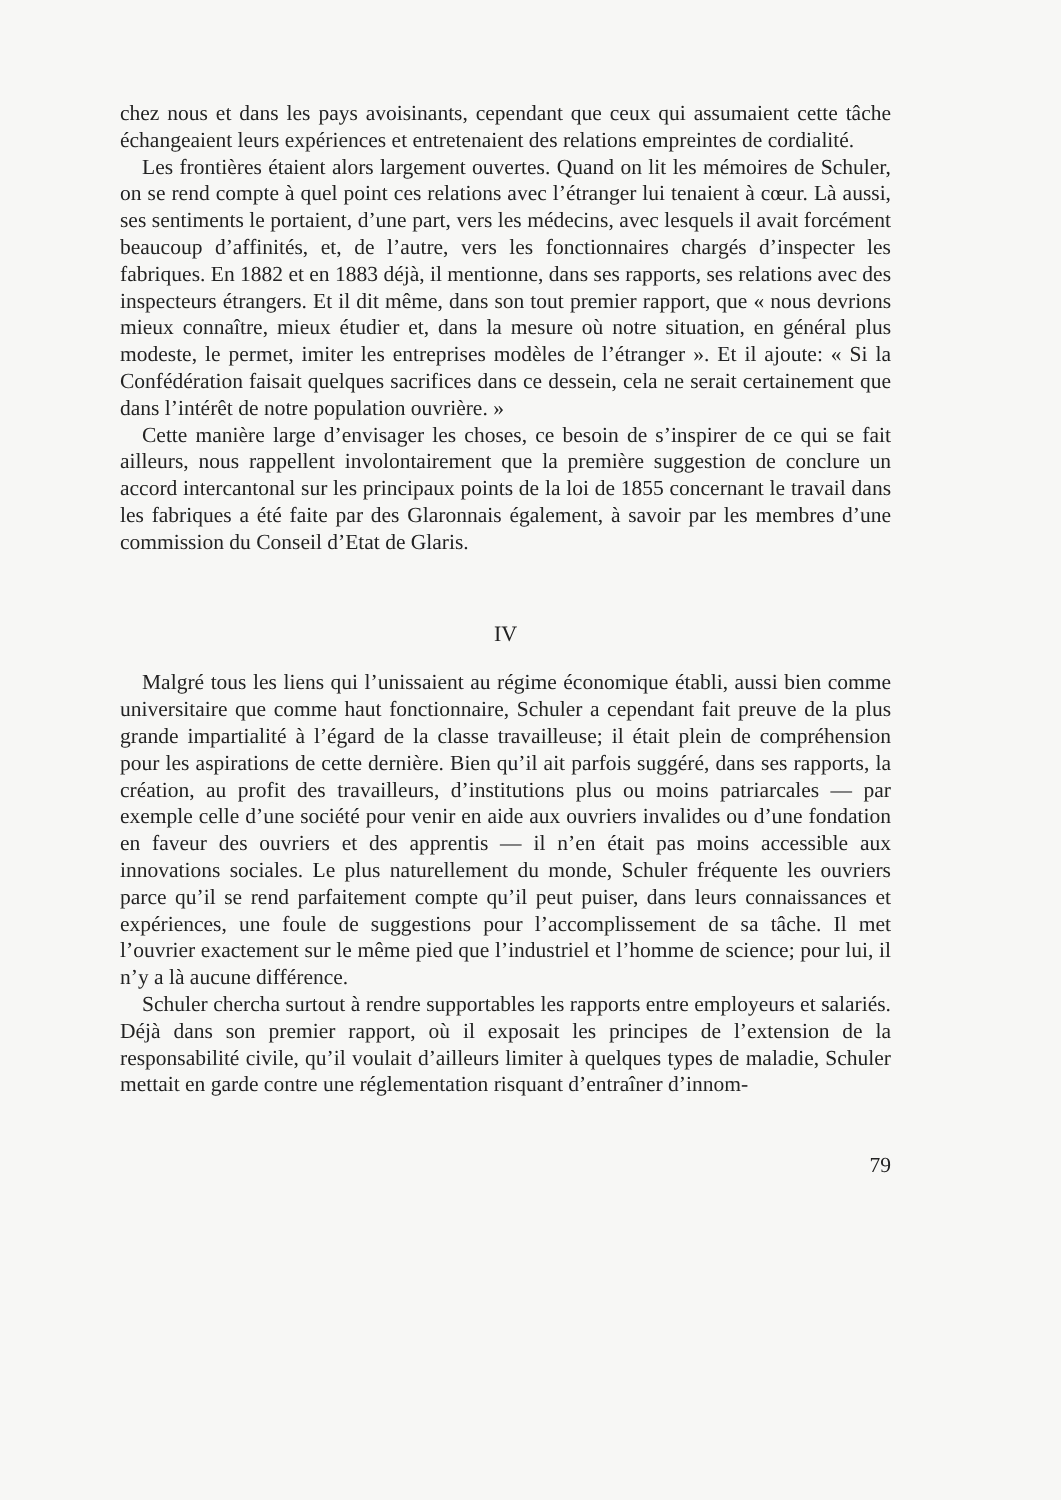chez nous et dans les pays avoisinants, cependant que ceux qui assumaient cette tâche échangeaient leurs expériences et entretenaient des relations empreintes de cordialité.
Les frontières étaient alors largement ouvertes. Quand on lit les mémoires de Schuler, on se rend compte à quel point ces relations avec l’étranger lui tenaient à cœur. Là aussi, ses sentiments le portaient, d’une part, vers les médecins, avec lesquels il avait forcément beaucoup d’affinités, et, de l’autre, vers les fonctionnaires chargés d’inspecter les fabriques. En 1882 et en 1883 déjà, il mentionne, dans ses rapports, ses relations avec des inspecteurs étrangers. Et il dit même, dans son tout premier rapport, que « nous devrions mieux connaître, mieux étudier et, dans la mesure où notre situation, en général plus modeste, le permet, imiter les entreprises modèles de l’étranger ». Et il ajoute: « Si la Confédération faisait quelques sacrifices dans ce dessein, cela ne serait certainement que dans l’intérêt de notre population ouvrière. »
Cette manière large d’envisager les choses, ce besoin de s’inspirer de ce qui se fait ailleurs, nous rappellent involontairement que la première suggestion de conclure un accord intercantonal sur les principaux points de la loi de 1855 concernant le travail dans les fabriques a été faite par des Glaronnais également, à savoir par les membres d’une commission du Conseil d’Etat de Glaris.
IV
Malgré tous les liens qui l’unissaient au régime économique établi, aussi bien comme universitaire que comme haut fonctionnaire, Schuler a cependant fait preuve de la plus grande impartialité à l’égard de la classe travailleuse; il était plein de compréhension pour les aspirations de cette dernière. Bien qu’il ait parfois suggéré, dans ses rapports, la création, au profit des travailleurs, d’institutions plus ou moins patriarcales — par exemple celle d’une société pour venir en aide aux ouvriers invalides ou d’une fondation en faveur des ouvriers et des apprentis — il n’en était pas moins accessible aux innovations sociales. Le plus naturellement du monde, Schuler fréquente les ouvriers parce qu’il se rend parfaitement compte qu’il peut puiser, dans leurs connaissances et expériences, une foule de suggestions pour l’accomplissement de sa tâche. Il met l’ouvrier exactement sur le même pied que l’industriel et l’homme de science; pour lui, il n’y a là aucune différence.
Schuler chercha surtout à rendre supportables les rapports entre employeurs et salariés. Déjà dans son premier rapport, où il exposait les principes de l’extension de la responsabilité civile, qu’il voulait d’ailleurs limiter à quelques types de maladie, Schuler mettait en garde contre une réglementation risquant d’entraîner d’innom-
79